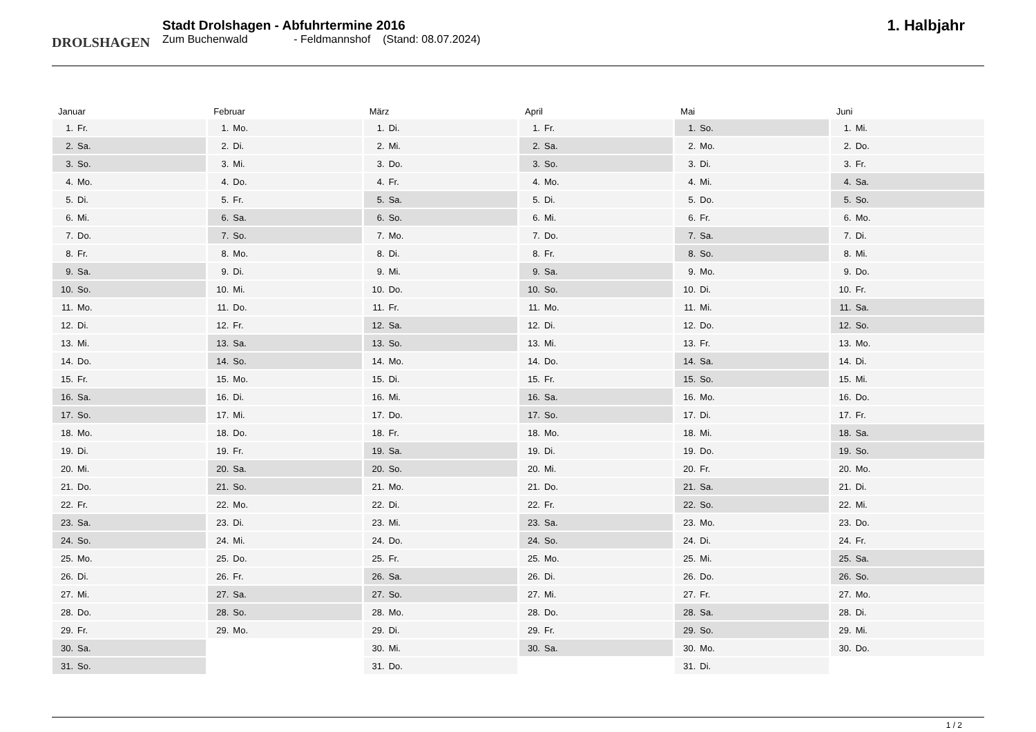DROLSHAGEN
Stadt Drolshagen - Abfuhrtermine 2016
Zum Buchenwald - Feldmannshof (Stand: 08.07.2024)
1. Halbjahr
Januar
| 1. | Fr. |
| 2. | Sa. |
| 3. | So. |
| 4. | Mo. |
| 5. | Di. |
| 6. | Mi. |
| 7. | Do. |
| 8. | Fr. |
| 9. | Sa. |
| 10. | So. |
| 11. | Mo. |
| 12. | Di. |
| 13. | Mi. |
| 14. | Do. |
| 15. | Fr. |
| 16. | Sa. |
| 17. | So. |
| 18. | Mo. |
| 19. | Di. |
| 20. | Mi. |
| 21. | Do. |
| 22. | Fr. |
| 23. | Sa. |
| 24. | So. |
| 25. | Mo. |
| 26. | Di. |
| 27. | Mi. |
| 28. | Do. |
| 29. | Fr. |
| 30. | Sa. |
| 31. | So. |
Februar
| 1. | Mo. |
| 2. | Di. |
| 3. | Mi. |
| 4. | Do. |
| 5. | Fr. |
| 6. | Sa. |
| 7. | So. |
| 8. | Mo. |
| 9. | Di. |
| 10. | Mi. |
| 11. | Do. |
| 12. | Fr. |
| 13. | Sa. |
| 14. | So. |
| 15. | Mo. |
| 16. | Di. |
| 17. | Mi. |
| 18. | Do. |
| 19. | Fr. |
| 20. | Sa. |
| 21. | So. |
| 22. | Mo. |
| 23. | Di. |
| 24. | Mi. |
| 25. | Do. |
| 26. | Fr. |
| 27. | Sa. |
| 28. | So. |
| 29. | Mo. |
März
| 1. | Di. |
| 2. | Mi. |
| 3. | Do. |
| 4. | Fr. |
| 5. | Sa. |
| 6. | So. |
| 7. | Mo. |
| 8. | Di. |
| 9. | Mi. |
| 10. | Do. |
| 11. | Fr. |
| 12. | Sa. |
| 13. | So. |
| 14. | Mo. |
| 15. | Di. |
| 16. | Mi. |
| 17. | Do. |
| 18. | Fr. |
| 19. | Sa. |
| 20. | So. |
| 21. | Mo. |
| 22. | Di. |
| 23. | Mi. |
| 24. | Do. |
| 25. | Fr. |
| 26. | Sa. |
| 27. | So. |
| 28. | Mo. |
| 29. | Di. |
| 30. | Mi. |
| 31. | Do. |
April
| 1. | Fr. |
| 2. | Sa. |
| 3. | So. |
| 4. | Mo. |
| 5. | Di. |
| 6. | Mi. |
| 7. | Do. |
| 8. | Fr. |
| 9. | Sa. |
| 10. | So. |
| 11. | Mo. |
| 12. | Di. |
| 13. | Mi. |
| 14. | Do. |
| 15. | Fr. |
| 16. | Sa. |
| 17. | So. |
| 18. | Mo. |
| 19. | Di. |
| 20. | Mi. |
| 21. | Do. |
| 22. | Fr. |
| 23. | Sa. |
| 24. | So. |
| 25. | Mo. |
| 26. | Di. |
| 27. | Mi. |
| 28. | Do. |
| 29. | Fr. |
| 30. | Sa. |
Mai
| 1. | So. |
| 2. | Mo. |
| 3. | Di. |
| 4. | Mi. |
| 5. | Do. |
| 6. | Fr. |
| 7. | Sa. |
| 8. | So. |
| 9. | Mo. |
| 10. | Di. |
| 11. | Mi. |
| 12. | Do. |
| 13. | Fr. |
| 14. | Sa. |
| 15. | So. |
| 16. | Mo. |
| 17. | Di. |
| 18. | Mi. |
| 19. | Do. |
| 20. | Fr. |
| 21. | Sa. |
| 22. | So. |
| 23. | Mo. |
| 24. | Di. |
| 25. | Mi. |
| 26. | Do. |
| 27. | Fr. |
| 28. | Sa. |
| 29. | So. |
| 30. | Mo. |
| 31. | Di. |
Juni
| 1. | Mi. |
| 2. | Do. |
| 3. | Fr. |
| 4. | Sa. |
| 5. | So. |
| 6. | Mo. |
| 7. | Di. |
| 8. | Mi. |
| 9. | Do. |
| 10. | Fr. |
| 11. | Sa. |
| 12. | So. |
| 13. | Mo. |
| 14. | Di. |
| 15. | Mi. |
| 16. | Do. |
| 17. | Fr. |
| 18. | Sa. |
| 19. | So. |
| 20. | Mo. |
| 21. | Di. |
| 22. | Mi. |
| 23. | Do. |
| 24. | Fr. |
| 25. | Sa. |
| 26. | So. |
| 27. | Mo. |
| 28. | Di. |
| 29. | Mi. |
| 30. | Do. |
1 / 2